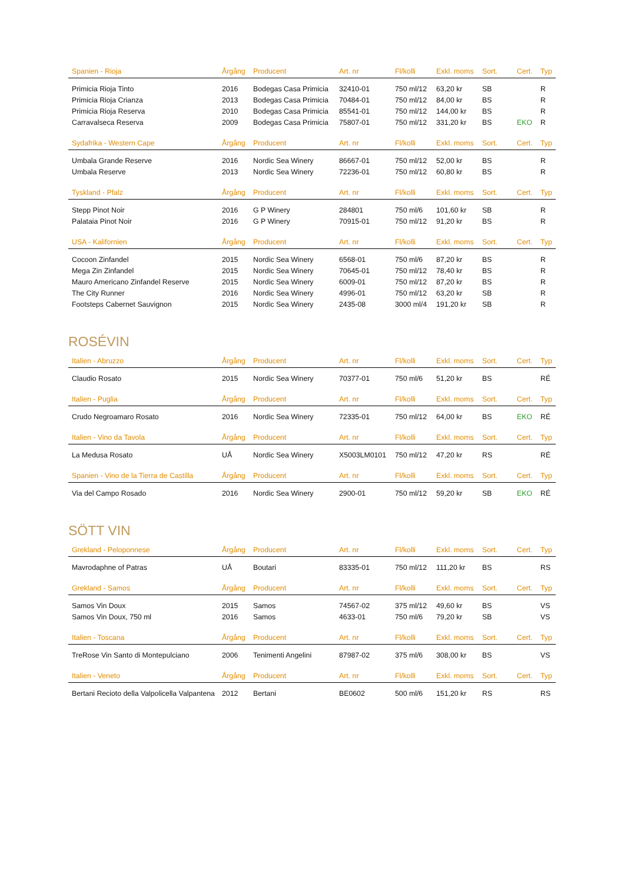| Spanien - Rioja | Årgång | Producent | Art. nr | Fl/kolli | Exkl. moms | Sort. | Cert. | Typ |
| --- | --- | --- | --- | --- | --- | --- | --- | --- |
| Primicia Rioja Tinto | 2016 | Bodegas Casa Primicia | 32410-01 | 750 ml/12 | 63,20 kr | SB | | R |
| Primicia Rioja Crianza | 2013 | Bodegas Casa Primicia | 70484-01 | 750 ml/12 | 84,00 kr | BS | | R |
| Primicia Rioja Reserva | 2010 | Bodegas Casa Primicia | 85541-01 | 750 ml/12 | 144,00 kr | BS | | R |
| Carravalseca Reserva | 2009 | Bodegas Casa Primicia | 75807-01 | 750 ml/12 | 331,20 kr | BS | EKO | R |
| Sydafrika - Western Cape | Årgång | Producent | Art. nr | Fl/kolli | Exkl. moms | Sort. | Cert. | Typ |
| Umbala Grande Reserve | 2016 | Nordic Sea Winery | 86667-01 | 750 ml/12 | 52,00 kr | BS | | R |
| Umbala Reserve | 2013 | Nordic Sea Winery | 72236-01 | 750 ml/12 | 60,80 kr | BS | | R |
| Tyskland - Pfalz | Årgång | Producent | Art. nr | Fl/kolli | Exkl. moms | Sort. | Cert. | Typ |
| Stepp Pinot Noir | 2016 | G P Winery | 284801 | 750 ml/6 | 101,60 kr | SB | | R |
| Palataia Pinot Noir | 2016 | G P Winery | 70915-01 | 750 ml/12 | 91,20 kr | BS | | R |
| USA - Kalifornien | Årgång | Producent | Art. nr | Fl/kolli | Exkl. moms | Sort. | Cert. | Typ |
| Cocoon Zinfandel | 2015 | Nordic Sea Winery | 6568-01 | 750 ml/6 | 87,20 kr | BS | | R |
| Mega Zin Zinfandel | 2015 | Nordic Sea Winery | 70645-01 | 750 ml/12 | 78,40 kr | BS | | R |
| Mauro Americano Zinfandel Reserve | 2015 | Nordic Sea Winery | 6009-01 | 750 ml/12 | 87,20 kr | BS | | R |
| The City Runner | 2016 | Nordic Sea Winery | 4996-01 | 750 ml/12 | 63,20 kr | SB | | R |
| Footsteps Cabernet Sauvignon | 2015 | Nordic Sea Winery | 2435-08 | 3000 ml/4 | 191,20 kr | SB | | R |
ROSÉVIN
| Italien - Abruzzo | Årgång | Producent | Art. nr | Fl/kolli | Exkl. moms | Sort. | Cert. | Typ |
| --- | --- | --- | --- | --- | --- | --- | --- | --- |
| Claudio Rosato | 2015 | Nordic Sea Winery | 70377-01 | 750 ml/6 | 51,20 kr | BS | | RÉ |
| Italien - Puglia | Årgång | Producent | Art. nr | Fl/kolli | Exkl. moms | Sort. | Cert. | Typ |
| Crudo Negroamaro Rosato | 2016 | Nordic Sea Winery | 72335-01 | 750 ml/12 | 64,00 kr | BS | EKO | RÉ |
| Italien - Vino da Tavola | Årgång | Producent | Art. nr | Fl/kolli | Exkl. moms | Sort. | Cert. | Typ |
| La Medusa Rosato | UÅ | Nordic Sea Winery | X5003LM0101 | 750 ml/12 | 47,20 kr | RS | | RÉ |
| Spanien - Vino de la Tierra de Castilla | Årgång | Producent | Art. nr | Fl/kolli | Exkl. moms | Sort. | Cert. | Typ |
| Via del Campo Rosado | 2016 | Nordic Sea Winery | 2900-01 | 750 ml/12 | 59,20 kr | SB | EKO | RÉ |
SÖTT VIN
| Grekland - Peloponnese | Årgång | Producent | Art. nr | Fl/kolli | Exkl. moms | Sort. | Cert. | Typ |
| --- | --- | --- | --- | --- | --- | --- | --- | --- |
| Mavrodaphne of Patras | UÅ | Boutari | 83335-01 | 750 ml/12 | 111,20 kr | BS | | RS |
| Grekland - Samos | Årgång | Producent | Art. nr | Fl/kolli | Exkl. moms | Sort. | Cert. | Typ |
| Samos Vin Doux | 2015 | Samos | 74567-02 | 375 ml/12 | 49,60 kr | BS | | VS |
| Samos Vin Doux, 750 ml | 2016 | Samos | 4633-01 | 750 ml/6 | 79,20 kr | SB | | VS |
| Italien - Toscana | Årgång | Producent | Art. nr | Fl/kolli | Exkl. moms | Sort. | Cert. | Typ |
| TreRose Vin Santo di Montepulciano | 2006 | Tenimenti Angelini | 87987-02 | 375 ml/6 | 308,00 kr | BS | | VS |
| Italien - Veneto | Årgång | Producent | Art. nr | Fl/kolli | Exkl. moms | Sort. | Cert. | Typ |
| Bertani Recioto della Valpolicella Valpantena | 2012 | Bertani | BE0602 | 500 ml/6 | 151,20 kr | RS | | RS |